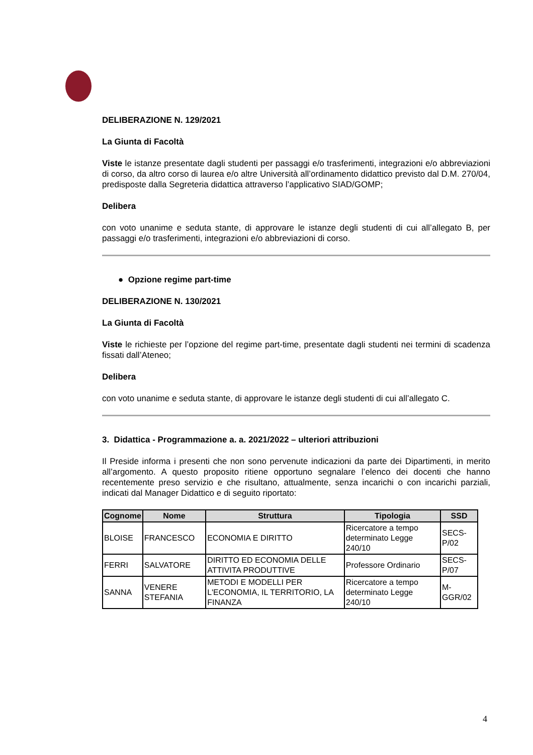DELIBERAZIONE N. 129/2021
La Giunta di Facoltà
Viste le istanze presentate dagli studenti per passaggi e/o trasferimenti, integrazioni e/o abbreviazioni di corso, da altro corso di laurea e/o altre Università all’ordinamento didattico previsto dal D.M. 270/04, predisposte dalla Segreteria didattica attraverso l’applicativo SIAD/GOMP;
Delibera
con voto unanime e seduta stante, di approvare le istanze degli studenti di cui all’allegato B, per passaggi e/o trasferimenti, integrazioni e/o abbreviazioni di corso.
● Opzione regime part-time
DELIBERAZIONE N. 130/2021
La Giunta di Facoltà
Viste le richieste per l’opzione del regime part-time, presentate dagli studenti nei termini di scadenza fissati dall’Ateneo;
Delibera
con voto unanime e seduta stante, di approvare le istanze degli studenti di cui all’allegato C.
3. Didattica - Programmazione a. a. 2021/2022 – ulteriori attribuzioni
Il Preside informa i presenti che non sono pervenute indicazioni da parte dei Dipartimenti, in merito all’argomento. A questo proposito ritiene opportuno segnalare l’elenco dei docenti che hanno recentemente preso servizio e che risultano, attualmente, senza incarichi o con incarichi parziali, indicati dal Manager Didattico e di seguito riportato:
| Cognome | Nome | Struttura | Tipologia | SSD |
| --- | --- | --- | --- | --- |
| BLOISE | FRANCESCO | ECONOMIA E DIRITTO | Ricercatore a tempo determinato Legge 240/10 | SECS-P/02 |
| FERRI | SALVATORE | DIRITTO ED ECONOMIA DELLE ATTIVITA PRODUTTIVE | Professore Ordinario | SECS-P/07 |
| SANNA | VENERE STEFANIA | METODI E MODELLI PER L'ECONOMIA, IL TERRITORIO, LA FINANZA | Ricercatore a tempo determinato Legge 240/10 | M-GGR/02 |
4